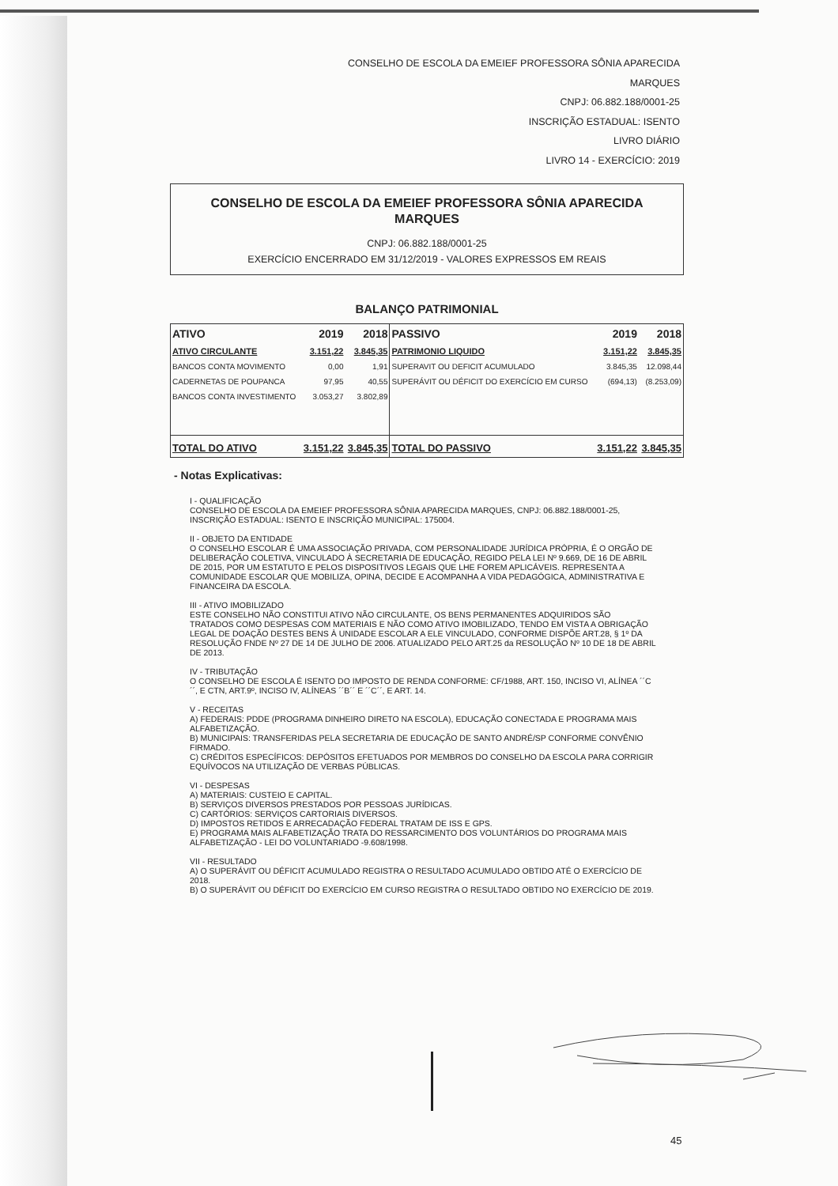CONSELHO DE ESCOLA DA EMEIEF PROFESSORA SÔNIA APARECIDA MARQUES
CNPJ: 06.882.188/0001-25
INSCRIÇÃO ESTADUAL: ISENTO
LIVRO DIÁRIO
LIVRO 14 - EXERCÍCIO: 2019
CONSELHO DE ESCOLA DA EMEIEF PROFESSORA SÔNIA APARECIDA MARQUES
CNPJ: 06.882.188/0001-25
EXERCÍCIO ENCERRADO EM 31/12/2019 - VALORES EXPRESSOS EM REAIS
BALANÇO PATRIMONIAL
| ATIVO | 2019 | 2018 | PASSIVO | 2019 | 2018 |
| --- | --- | --- | --- | --- | --- |
| ATIVO CIRCULANTE | 3.151,22 | 3.845,35 | PATRIMONIO LIQUIDO | 3.151,22 | 3.845,35 |
| BANCOS CONTA MOVIMENTO | 0,00 | 1,91 | SUPERAVIT OU DEFICIT ACUMULADO | 3.845,35 | 12.098,44 |
| CADERNETAS DE POUPANCA | 97,95 | 40,55 | SUPERÁVIT OU DÉFICIT DO EXERCÍCIO EM CURSO | (694,13) | (8.253,09) |
| BANCOS CONTA INVESTIMENTO | 3.053,27 | 3.802,89 | | | |
| TOTAL DO ATIVO | 3.151,22 | 3.845,35 | TOTAL DO PASSIVO | 3.151,22 | 3.845,35 |
- Notas Explicativas:
I - QUALIFICAÇÃO
CONSELHO DE ESCOLA DA EMEIEF PROFESSORA SÔNIA APARECIDA MARQUES, CNPJ: 06.882.188/0001-25, INSCRIÇÃO ESTADUAL: ISENTO E INSCRIÇÃO MUNICIPAL: 175004.
II - OBJETO DA ENTIDADE
O CONSELHO ESCOLAR É UMA ASSOCIAÇÃO PRIVADA, COM PERSONALIDADE JURÍDICA PRÓPRIA, É O ORGÃO DE DELIBERAÇÃO COLETIVA, VINCULADO À SECRETARIA DE EDUCAÇÃO, REGIDO PELA LEI Nº 9.669, DE 16 DE ABRIL DE 2015, POR UM ESTATUTO E PELOS DISPOSITIVOS LEGAIS QUE LHE FOREM APLICÁVEIS. REPRESENTA A COMUNIDADE ESCOLAR QUE MOBILIZA, OPINA, DECIDE E ACOMPANHA A VIDA PEDAGÓGICA, ADMINISTRATIVA E FINANCEIRA DA ESCOLA.
III - ATIVO IMOBILIZADO
ESTE CONSELHO NÃO CONSTITUI ATIVO NÃO CIRCULANTE, OS BENS PERMANENTES ADQUIRIDOS SÃO TRATADOS COMO DESPESAS COM MATERIAIS E NÃO COMO ATIVO IMOBILIZADO, TENDO EM VISTA A OBRIGAÇÃO LEGAL DE DOAÇÃO DESTES BENS À UNIDADE ESCOLAR A ELE VINCULADO, CONFORME DISPÕE ART.28, § 1º DA RESOLUÇÃO FNDE Nº 27 DE 14 DE JULHO DE 2006. ATUALIZADO PELO ART.25 da RESOLUÇÃO Nº 10 DE 18 DE ABRIL DE 2013.
IV - TRIBUTAÇÃO
O CONSELHO DE ESCOLA É ISENTO DO IMPOSTO DE RENDA CONFORME: CF/1988, ART. 150, INCISO VI, ALÍNEA ´´C´´, E CTN, ART.9º, INCISO IV, ALÍNEAS ´´B´´ E ´´C´´, E ART. 14.
V - RECEITAS
A) FEDERAIS: PDDE (PROGRAMA DINHEIRO DIRETO NA ESCOLA), EDUCAÇÃO CONECTADA E PROGRAMA MAIS ALFABETIZAÇÃO.
B) MUNICIPAIS: TRANSFERIDAS PELA SECRETARIA DE EDUCAÇÃO DE SANTO ANDRÉ/SP CONFORME CONVÊNIO FIRMADO.
C) CRÉDITOS ESPECÍFICOS: DEPÓSITOS EFETUADOS POR MEMBROS DO CONSELHO DA ESCOLA PARA CORRIGIR EQUÍVOCOS NA UTILIZAÇÃO DE VERBAS PÚBLICAS.
VI - DESPESAS
A) MATERIAIS: CUSTEIO E CAPITAL.
B) SERVIÇOS DIVERSOS PRESTADOS POR PESSOAS JURÍDICAS.
C) CARTÓRIOS: SERVIÇOS CARTORIAIS DIVERSOS.
D) IMPOSTOS RETIDOS E ARRECADAÇÃO FEDERAL TRATAM DE ISS E GPS.
E) PROGRAMA MAIS ALFABETIZAÇÃO TRATA DO RESSARCIMENTO DOS VOLUNTÁRIOS DO PROGRAMA MAIS ALFABETIZAÇÃO - LEI DO VOLUNTARIADO -9.608/1998.
VII - RESULTADO
A) O SUPERÁVIT OU DÉFICIT ACUMULADO REGISTRA O RESULTADO ACUMULADO OBTIDO ATÉ O EXERCÍCIO DE 2018.
B) O SUPERÁVIT OU DÉFICIT DO EXERCÍCIO EM CURSO REGISTRA O RESULTADO OBTIDO NO EXERCÍCIO DE 2019.
45